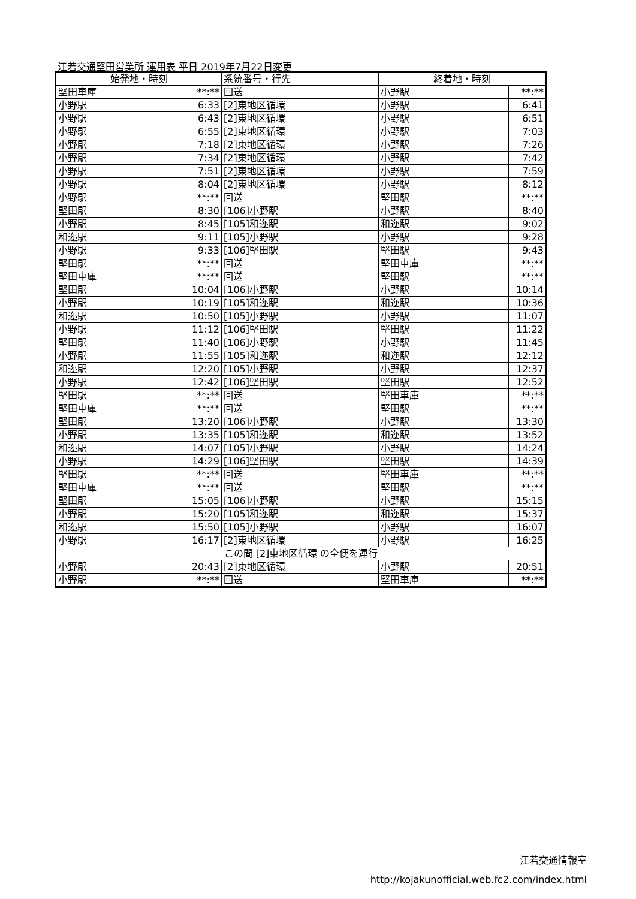江若交通堅田営業所 運用表 平日 2019年7月22日変更
| 始発地・時刻 | | 系統番号・行先 | 終着地・時刻 | |
| --- | --- | --- | --- | --- |
| 堅田車庫 | **:** | 回送 | 小野駅 | **:** |
| 小野駅 | 6:33 | [2]東地区循環 | 小野駅 | 6:41 |
| 小野駅 | 6:43 | [2]東地区循環 | 小野駅 | 6:51 |
| 小野駅 | 6:55 | [2]東地区循環 | 小野駅 | 7:03 |
| 小野駅 | 7:18 | [2]東地区循環 | 小野駅 | 7:26 |
| 小野駅 | 7:34 | [2]東地区循環 | 小野駅 | 7:42 |
| 小野駅 | 7:51 | [2]東地区循環 | 小野駅 | 7:59 |
| 小野駅 | 8:04 | [2]東地区循環 | 小野駅 | 8:12 |
| 小野駅 | **:** | 回送 | 堅田駅 | **:** |
| 堅田駅 | 8:30 | [106]小野駅 | 小野駅 | 8:40 |
| 小野駅 | 8:45 | [105]和迩駅 | 和迩駅 | 9:02 |
| 和迩駅 | 9:11 | [105]小野駅 | 小野駅 | 9:28 |
| 小野駅 | 9:33 | [106]堅田駅 | 堅田駅 | 9:43 |
| 堅田駅 | **:** | 回送 | 堅田車庫 | **:** |
| 堅田車庫 | **:** | 回送 | 堅田駅 | **:** |
| 堅田駅 | 10:04 | [106]小野駅 | 小野駅 | 10:14 |
| 小野駅 | 10:19 | [105]和迩駅 | 和迩駅 | 10:36 |
| 和迩駅 | 10:50 | [105]小野駅 | 小野駅 | 11:07 |
| 小野駅 | 11:12 | [106]堅田駅 | 堅田駅 | 11:22 |
| 堅田駅 | 11:40 | [106]小野駅 | 小野駅 | 11:45 |
| 小野駅 | 11:55 | [105]和迩駅 | 和迩駅 | 12:12 |
| 和迩駅 | 12:20 | [105]小野駅 | 小野駅 | 12:37 |
| 小野駅 | 12:42 | [106]堅田駅 | 堅田駅 | 12:52 |
| 堅田駅 | **:** | 回送 | 堅田車庫 | **:** |
| 堅田車庫 | **:** | 回送 | 堅田駅 | **:** |
| 堅田駅 | 13:20 | [106]小野駅 | 小野駅 | 13:30 |
| 小野駅 | 13:35 | [105]和迩駅 | 和迩駅 | 13:52 |
| 和迩駅 | 14:07 | [105]小野駅 | 小野駅 | 14:24 |
| 小野駅 | 14:29 | [106]堅田駅 | 堅田駅 | 14:39 |
| 堅田駅 | **:** | 回送 | 堅田車庫 | **:** |
| 堅田車庫 | **:** | 回送 | 堅田駅 | **:** |
| 堅田駅 | 15:05 | [106]小野駅 | 小野駅 | 15:15 |
| 小野駅 | 15:20 | [105]和迩駅 | 和迩駅 | 15:37 |
| 和迩駅 | 15:50 | [105]小野駅 | 小野駅 | 16:07 |
| 小野駅 | 16:17 | [2]東地区循環 | 小野駅 | 16:25 |
| この間 [2]東地区循環 の全便を運行 | | | | |
| 小野駅 | 20:43 | [2]東地区循環 | 小野駅 | 20:51 |
| 小野駅 | **:** | 回送 | 堅田車庫 | **:** |
江若交通情報室
http://kojakunofficial.web.fc2.com/index.html